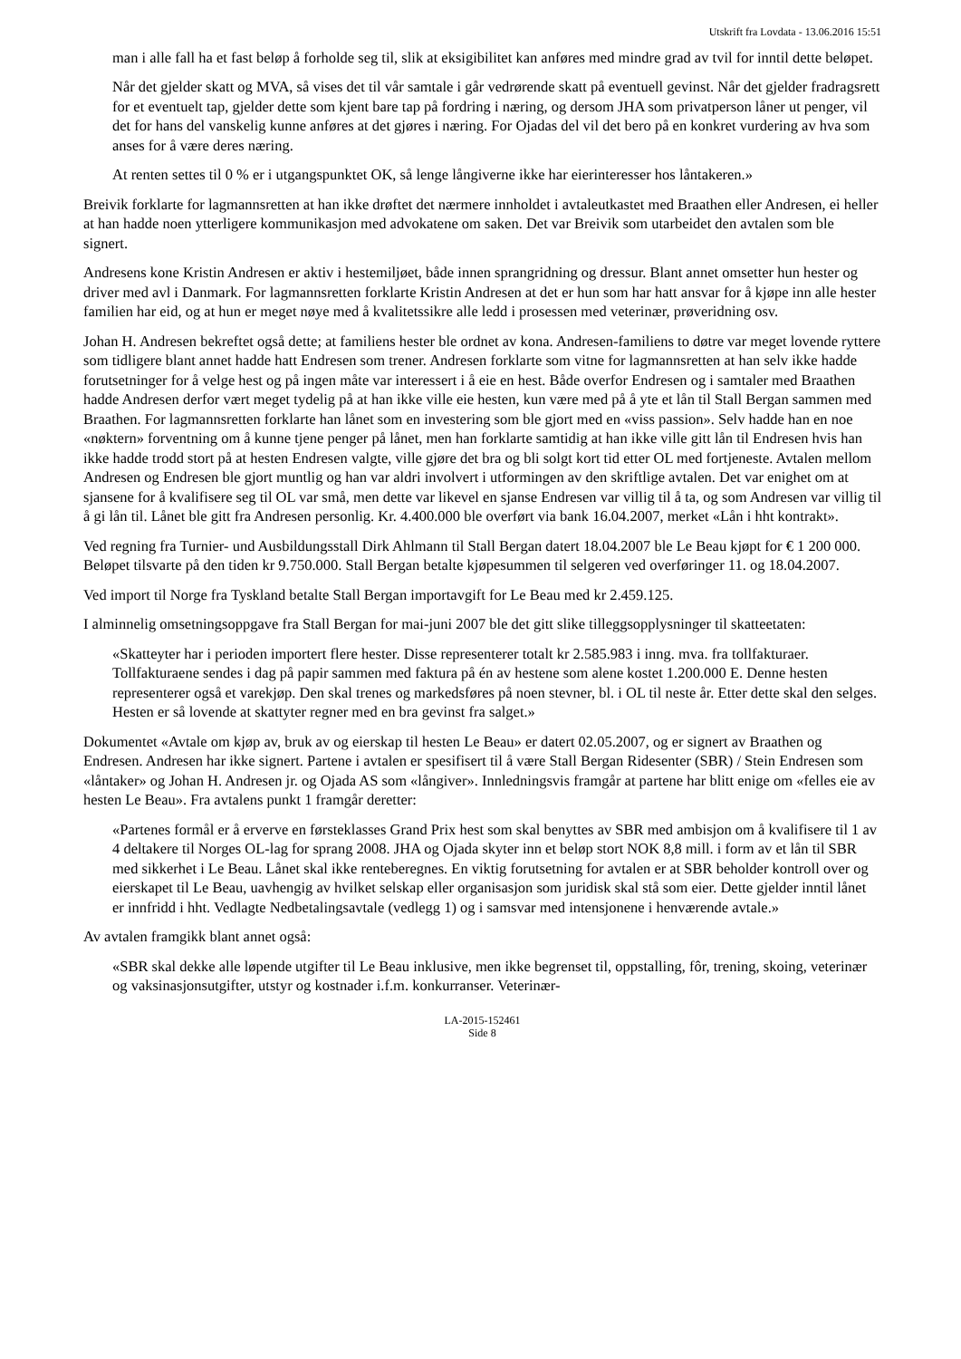Utskrift fra Lovdata - 13.06.2016 15:51
man i alle fall ha et fast beløp å forholde seg til, slik at eksigibilitet kan anføres med mindre grad av tvil for inntil dette beløpet.
Når det gjelder skatt og MVA, så vises det til vår samtale i går vedrørende skatt på eventuell gevinst. Når det gjelder fradragsrett for et eventuelt tap, gjelder dette som kjent bare tap på fordring i næring, og dersom JHA som privatperson låner ut penger, vil det for hans del vanskelig kunne anføres at det gjøres i næring. For Ojadas del vil det bero på en konkret vurdering av hva som anses for å være deres næring.
At renten settes til 0 % er i utgangspunktet OK, så lenge långiverne ikke har eierinteresser hos låntakeren.»
Breivik forklarte for lagmannsretten at han ikke drøftet det nærmere innholdet i avtaleutkastet med Braathen eller Andresen, ei heller at han hadde noen ytterligere kommunikasjon med advokatene om saken. Det var Breivik som utarbeidet den avtalen som ble signert.
Andresens kone Kristin Andresen er aktiv i hestemiljøet, både innen sprangridning og dressur. Blant annet omsetter hun hester og driver med avl i Danmark. For lagmannsretten forklarte Kristin Andresen at det er hun som har hatt ansvar for å kjøpe inn alle hester familien har eid, og at hun er meget nøye med å kvalitetssikre alle ledd i prosessen med veterinær, prøveridning osv.
Johan H. Andresen bekreftet også dette; at familiens hester ble ordnet av kona. Andresen-familiens to døtre var meget lovende ryttere som tidligere blant annet hadde hatt Endresen som trener. Andresen forklarte som vitne for lagmannsretten at han selv ikke hadde forutsetninger for å velge hest og på ingen måte var interessert i å eie en hest. Både overfor Endresen og i samtaler med Braathen hadde Andresen derfor vært meget tydelig på at han ikke ville eie hesten, kun være med på å yte et lån til Stall Bergan sammen med Braathen. For lagmannsretten forklarte han lånet som en investering som ble gjort med en «viss passion». Selv hadde han en noe «nøktern» forventning om å kunne tjene penger på lånet, men han forklarte samtidig at han ikke ville gitt lån til Endresen hvis han ikke hadde trodd stort på at hesten Endresen valgte, ville gjøre det bra og bli solgt kort tid etter OL med fortjeneste. Avtalen mellom Andresen og Endresen ble gjort muntlig og han var aldri involvert i utformingen av den skriftlige avtalen. Det var enighet om at sjansene for å kvalifisere seg til OL var små, men dette var likevel en sjanse Endresen var villig til å ta, og som Andresen var villig til å gi lån til. Lånet ble gitt fra Andresen personlig. Kr. 4.400.000 ble overført via bank 16.04.2007, merket «Lån i hht kontrakt».
Ved regning fra Turnier- und Ausbildungsstall Dirk Ahlmann til Stall Bergan datert 18.04.2007 ble Le Beau kjøpt for € 1 200 000. Beløpet tilsvarte på den tiden kr 9.750.000. Stall Bergan betalte kjøpesummen til selgeren ved overføringer 11. og 18.04.2007.
Ved import til Norge fra Tyskland betalte Stall Bergan importavgift for Le Beau med kr 2.459.125.
I alminnelig omsetningsoppgave fra Stall Bergan for mai-juni 2007 ble det gitt slike tilleggsopplysninger til skatteetaten:
«Skatteyter har i perioden importert flere hester. Disse representerer totalt kr 2.585.983 i inng. mva. fra tollfakturaer. Tollfakturaene sendes i dag på papir sammen med faktura på én av hestene som alene kostet 1.200.000 E. Denne hesten representerer også et varekjøp. Den skal trenes og markedsføres på noen stevner, bl. i OL til neste år. Etter dette skal den selges. Hesten er så lovende at skattyter regner med en bra gevinst fra salget.»
Dokumentet «Avtale om kjøp av, bruk av og eierskap til hesten Le Beau» er datert 02.05.2007, og er signert av Braathen og Endresen. Andresen har ikke signert. Partene i avtalen er spesifisert til å være Stall Bergan Ridesenter (SBR) / Stein Endresen som «låntaker» og Johan H. Andresen jr. og Ojada AS som «långiver». Innledningsvis framgår at partene har blitt enige om «felles eie av hesten Le Beau». Fra avtalens punkt 1 framgår deretter:
«Partenes formål er å erverve en førsteklasses Grand Prix hest som skal benyttes av SBR med ambisjon om å kvalifisere til 1 av 4 deltakere til Norges OL-lag for sprang 2008. JHA og Ojada skyter inn et beløp stort NOK 8,8 mill. i form av et lån til SBR med sikkerhet i Le Beau. Lånet skal ikke renteberegnes. En viktig forutsetning for avtalen er at SBR beholder kontroll over og eierskapet til Le Beau, uavhengig av hvilket selskap eller organisasjon som juridisk skal stå som eier. Dette gjelder inntil lånet er innfridd i hht. Vedlagte Nedbetalingsavtale (vedlegg 1) og i samsvar med intensjonene i henværende avtale.»
Av avtalen framgikk blant annet også:
«SBR skal dekke alle løpende utgifter til Le Beau inklusive, men ikke begrenset til, oppstalling, fôr, trening, skoing, veterinær og vaksinasjonsutgifter, utstyr og kostnader i.f.m. konkurranser. Veterinær-
LA-2015-152461
Side 8